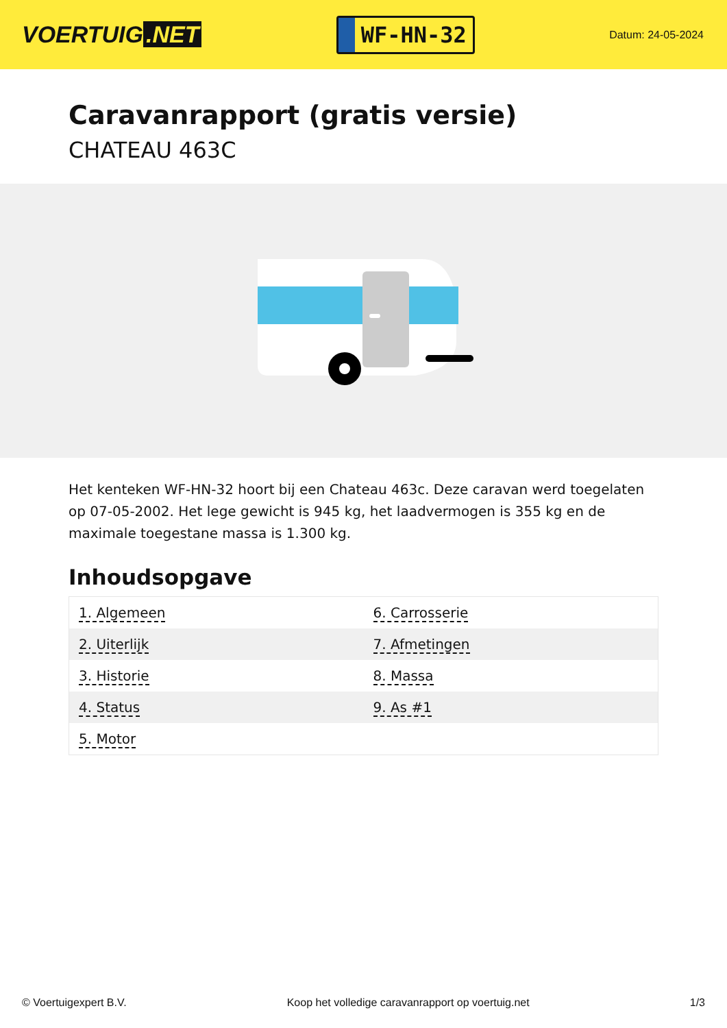VOERTUIG.NET
WF-HN-32
Datum: 24-05-2024
Caravanrapport (gratis versie)
CHATEAU 463C
Het kenteken WF-HN-32 hoort bij een Chateau 463c. Deze caravan werd toegelaten op 07-05-2002. Het lege gewicht is 945 kg, het laadvermogen is 355 kg en de maximale toegestane massa is 1.300 kg.
Inhoudsopgave
| 1. Algemeen | 6. Carrosserie |
| 2. Uiterlijk | 7. Afmetingen |
| 3. Historie | 8. Massa |
| 4. Status | 9. As #1 |
| 5. Motor | |
© Voertuigexpert B.V. Koop het volledige caravanrapport op voertuig.net 1/3